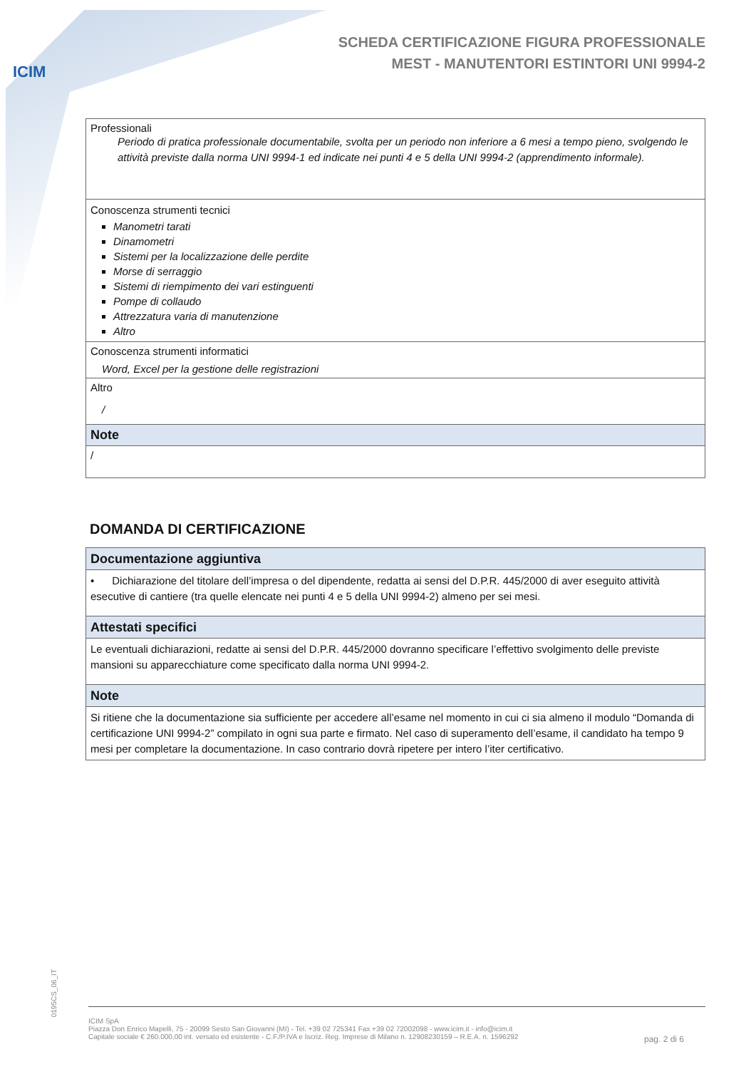ICIM
SCHEDA CERTIFICAZIONE FIGURA PROFESSIONALE
MEST - MANUTENTORI ESTINTORI UNI 9994-2
| Professionali Periodo di pratica professionale documentabile, svolta per un periodo non inferiore a 6 mesi a tempo pieno, svolgendo le attività previste dalla norma UNI 9994-1 ed indicate nei punti 4 e 5 della UNI 9994-2 (apprendimento informale). |
| Conoscenza strumenti tecnici Manometri tarati Dinamometri Sistemi per la localizzazione delle perdite Morse di serraggio Sistemi di riempimento dei vari estinguenti Pompe di collaudo Attrezzatura varia di manutenzione Altro |
| Conoscenza strumenti informatici Word, Excel per la gestione delle registrazioni |
| Altro / |
| Note |
| / |
DOMANDA DI CERTIFICAZIONE
| Documentazione aggiuntiva |
| • Dichiarazione del titolare dell’impresa o del dipendente, redatta ai sensi del D.P.R. 445/2000 di aver eseguito attività esecutive di cantiere (tra quelle elencate nei punti 4 e 5 della UNI 9994-2) almeno per sei mesi. |
| Attestati specifici |
| Le eventuali dichiarazioni, redatte ai sensi del D.P.R. 445/2000 dovranno specificare l’effettivo svolgimento delle previste mansioni su apparecchiature come specificato dalla norma UNI 9994-2. |
| Note |
| Si ritiene che la documentazione sia sufficiente per accedere all’esame nel momento in cui ci sia almeno il modulo “Domanda di certificazione UNI 9994-2” compilato in ogni sua parte e firmato. Nel caso di superamento dell’esame, il candidato ha tempo 9 mesi per completare la documentazione. In caso contrario dovrà ripetere per intero l’iter certificativo. |
0195CS_06_IT
ICIM SpA
Piazza Don Enrico Mapelli, 75 - 20099 Sesto San Giovanni (MI) - Tel. +39 02 725341 Fax +39 02 72002098 - www.icim.it - info@icim.it
Capitale sociale € 260.000,00 int. versato ed esistente - C.F./P.IVA e Iscriz. Reg. Imprese di Milano n. 12908230159 – R.E.A. n. 1596292
pag. 2 di 6